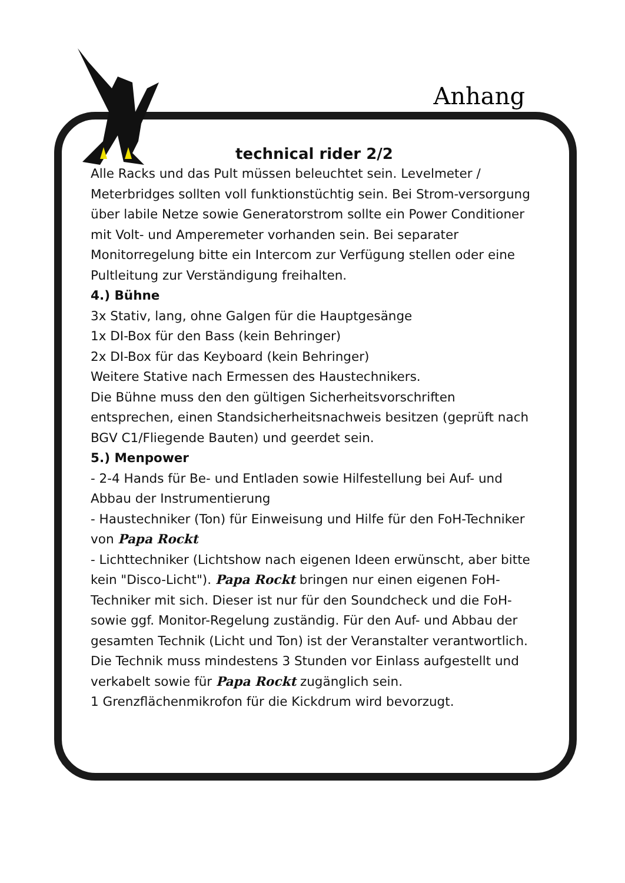Anhang
technical rider 2/2
Alle Racks und das Pult müssen beleuchtet sein. Levelmeter / Meterbridges sollten voll funktionstüchtig sein. Bei Strom-versorgung über labile Netze sowie Generatorstrom sollte ein Power Conditioner mit Volt- und Amperemeter vorhanden sein. Bei separater Monitorregelung bitte ein Intercom zur Verfügung stellen oder eine Pultleitung zur Verständigung freihalten.
4.) Bühne
3x Stativ, lang, ohne Galgen für die Hauptgesänge
1x DI-Box für den Bass (kein Behringer)
2x DI-Box für das Keyboard (kein Behringer)
Weitere Stative nach Ermessen des Haustechnikers.
Die Bühne muss den den gültigen Sicherheitsvorschriften entsprechen, einen Standsicherheitsnachweis besitzen (geprüft nach BGV C1/Fliegende Bauten) und geerdet sein.
5.) Menpower
- 2-4 Hands für Be- und Entladen sowie Hilfestellung bei Auf- und Abbau der Instrumentierung
- Haustechniker (Ton) für Einweisung und Hilfe für den FoH-Techniker von Papa Rockt
- Lichttechniker (Lichtshow nach eigenen Ideen erwünscht, aber bitte kein "Disco-Licht"). Papa Rockt bringen nur einen eigenen FoH-Techniker mit sich. Dieser ist nur für den Soundcheck und die FoH- sowie ggf. Monitor-Regelung zuständig. Für den Auf- und Abbau der gesamten Technik (Licht und Ton) ist der Veranstalter verantwortlich. Die Technik muss mindestens 3 Stunden vor Einlass aufgestellt und verkabelt sowie für Papa Rockt zugänglich sein.
1 Grenzflächenmikrofon für die Kickdrum wird bevorzugt.